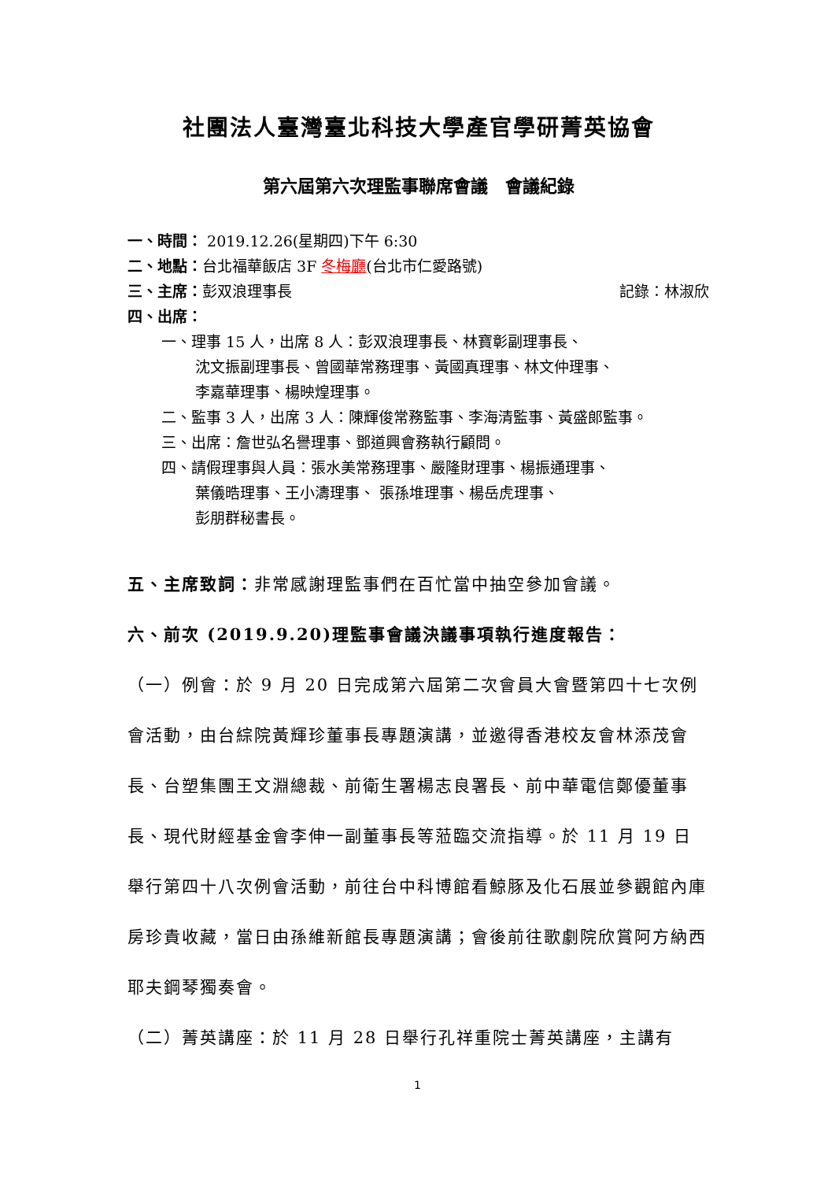社團法人臺灣臺北科技大學產官學研菁英協會
第六屆第六次理監事聯席會議　會議紀錄
一、時間： 2019.12.26(星期四)下午 6:30
二、地點：台北福華飯店 3F 冬梅廳(台北市仁愛路號)
三、主席：彭双浪理事長 記錄：林淑欣
四、出席：
一、理事 15 人，出席 8 人：彭双浪理事長、林寶彰副理事長、
沈文振副理事長、曾國華常務理事、黃國真理事、林文仲理事、
李嘉華理事、楊映煌理事。
二、監事 3 人，出席 3 人：陳輝俊常務監事、李海清監事、黃盛郎監事。
三、出席：詹世弘名譽理事、鄧道興會務執行顧問。
四、請假理事與人員：張水美常務理事、嚴隆財理事、楊振通理事、
葉儀晧理事、王小濤理事、 張孫堆理事、楊岳虎理事、
彭朋群秘書長。
五、主席致詞：非常感謝理監事們在百忙當中抽空參加會議。
六、前次 (2019.9.20)理監事會議決議事項執行進度報告：
（一）例會：於 9 月 20 日完成第六屆第二次會員大會暨第四十七次例會活動，由台綜院黃輝珍董事長專題演講，並邀得香港校友會林添茂會長、台塑集團王文淵總裁、前衛生署楊志良署長、前中華電信鄭優董事長、現代財經基金會李伸一副董事長等蒞臨交流指導。於 11 月 19 日舉行第四十八次例會活動，前往台中科博館看鯨豚及化石展並參觀館內庫房珍貴收藏，當日由孫維新館長專題演講；會後前往歌劇院欣賞阿方納西耶夫鋼琴獨奏會。
（二）菁英講座：於 11 月 28 日舉行孔祥重院士菁英講座，主講有
1